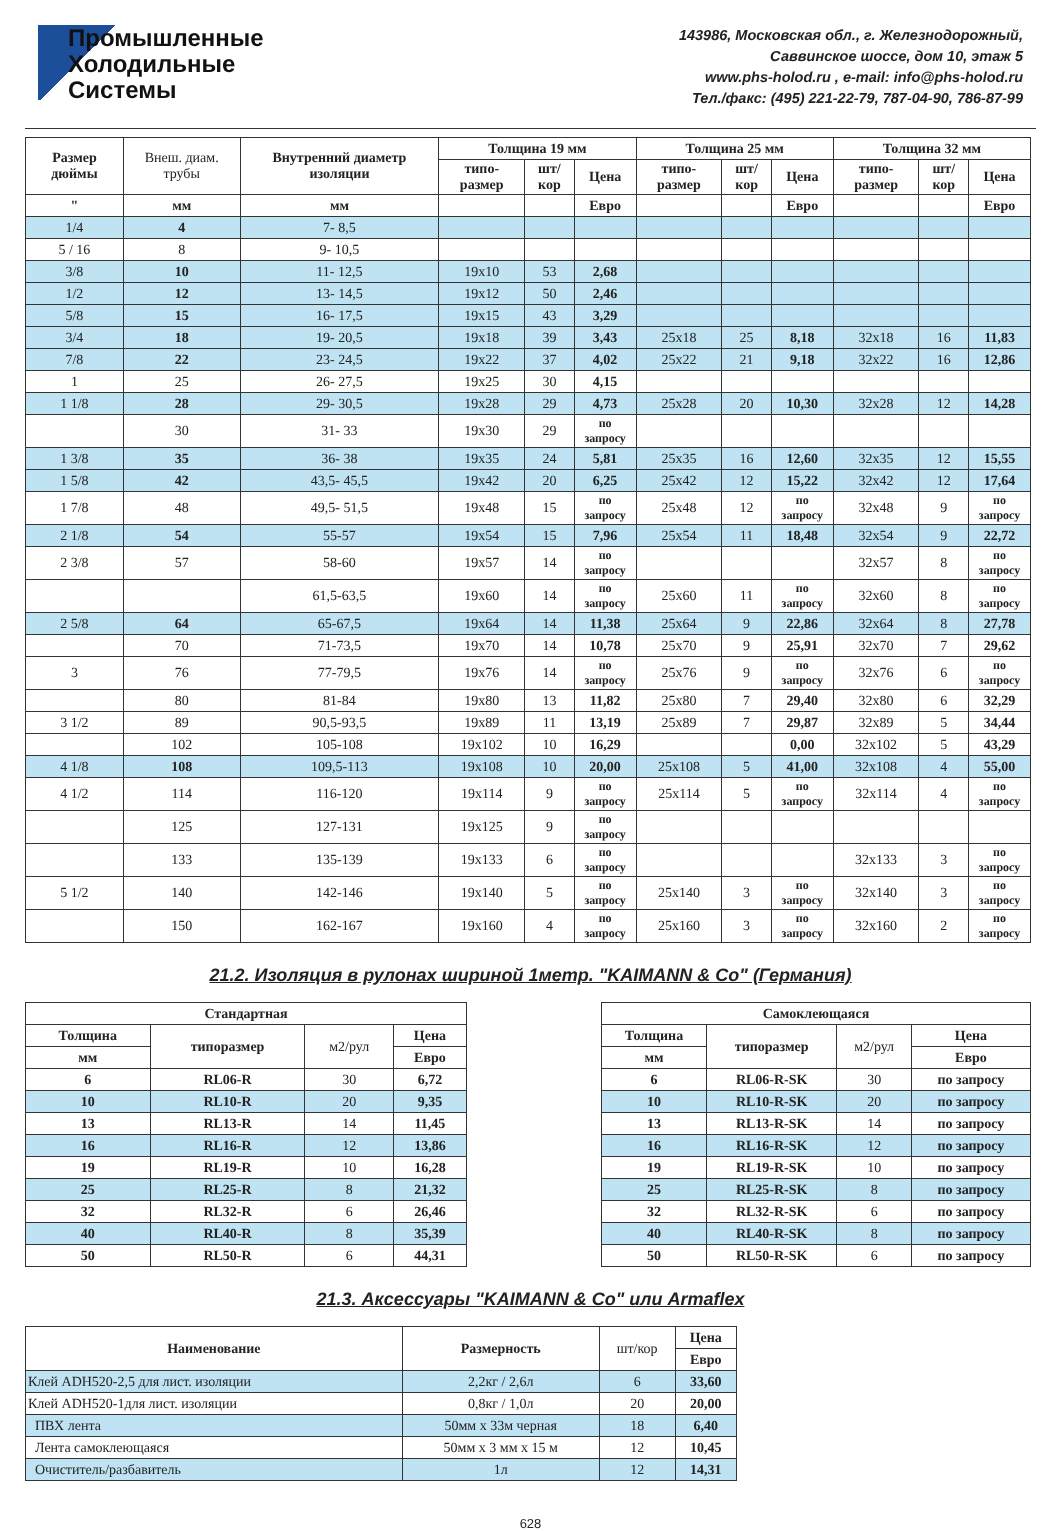Промышленные
Холодильные
Системы
143986, Московская обл., г. Железнодорожный,
Саввинское шоссе, дом 10, этаж 5
www.phs-holod.ru , e-mail: info@phs-holod.ru
Тел./факс: (495) 221-22-79, 787-04-90, 786-87-99
| Размер дюймы | Внеш. диам. трубы | Внутренний диаметр изоляции | Толщина 19 мм | | | Толщина 25 мм | | | Толщина 32 мм | | |
| | | | типо- размер | шт/кор | Цена | типо- размер | шт/кор | Цена | типо- размер | шт/кор | Цена |
| " | мм | мм | | | Евро | | | Евро | | | Евро |
| 1/4 | 4 | 7- 8,5 | | | | | | | | | |
| 5 / 16 | 8 | 9- 10,5 | | | | | | | | | |
| 3/8 | 10 | 11- 12,5 | 19x10 | 53 | 2,68 | | | | | | |
| 1/2 | 12 | 13- 14,5 | 19x12 | 50 | 2,46 | | | | | | |
| 5/8 | 15 | 16- 17,5 | 19x15 | 43 | 3,29 | | | | | | |
| 3/4 | 18 | 19- 20,5 | 19x18 | 39 | 3,43 | 25x18 | 25 | 8,18 | 32x18 | 16 | 11,83 |
| 7/8 | 22 | 23- 24,5 | 19x22 | 37 | 4,02 | 25x22 | 21 | 9,18 | 32x22 | 16 | 12,86 |
| 1 | 25 | 26- 27,5 | 19x25 | 30 | 4,15 | | | | | | |
| 1 1/8 | 28 | 29- 30,5 | 19x28 | 29 | 4,73 | 25x28 | 20 | 10,30 | 32x28 | 12 | 14,28 |
| | 30 | 31- 33 | 19x30 | 29 | по запросу | | | | | | |
| 1 3/8 | 35 | 36- 38 | 19x35 | 24 | 5,81 | 25x35 | 16 | 12,60 | 32x35 | 12 | 15,55 |
| 1 5/8 | 42 | 43,5- 45,5 | 19x42 | 20 | 6,25 | 25x42 | 12 | 15,22 | 32x42 | 12 | 17,64 |
| 1 7/8 | 48 | 49,5- 51,5 | 19x48 | 15 | по запросу | 25x48 | 12 | по запросу | 32x48 | 9 | по запросу |
| 2 1/8 | 54 | 55-57 | 19x54 | 15 | 7,96 | 25x54 | 11 | 18,48 | 32x54 | 9 | 22,72 |
| 2 3/8 | 57 | 58-60 | 19x57 | 14 | по запросу | | | | 32x57 | 8 | по запросу |
| | | 61,5-63,5 | 19x60 | 14 | по запросу | 25x60 | 11 | по запросу | 32x60 | 8 | по запросу |
| 2 5/8 | 64 | 65-67,5 | 19x64 | 14 | 11,38 | 25x64 | 9 | 22,86 | 32x64 | 8 | 27,78 |
| | 70 | 71-73,5 | 19x70 | 14 | 10,78 | 25x70 | 9 | 25,91 | 32x70 | 7 | 29,62 |
| 3 | 76 | 77-79,5 | 19x76 | 14 | по запросу | 25x76 | 9 | по запросу | 32x76 | 6 | по запросу |
| | 80 | 81-84 | 19x80 | 13 | 11,82 | 25x80 | 7 | 29,40 | 32x80 | 6 | 32,29 |
| 3 1/2 | 89 | 90,5-93,5 | 19x89 | 11 | 13,19 | 25x89 | 7 | 29,87 | 32x89 | 5 | 34,44 |
| | 102 | 105-108 | 19x102 | 10 | 16,29 | | | 0,00 | 32x102 | 5 | 43,29 |
| 4 1/8 | 108 | 109,5-113 | 19x108 | 10 | 20,00 | 25x108 | 5 | 41,00 | 32x108 | 4 | 55,00 |
| 4 1/2 | 114 | 116-120 | 19x114 | 9 | по запросу | 25x114 | 5 | по запросу | 32x114 | 4 | по запросу |
| | 125 | 127-131 | 19x125 | 9 | по запросу | | | | | | |
| | 133 | 135-139 | 19x133 | 6 | по запросу | | | | 32x133 | 3 | по запросу |
| 5 1/2 | 140 | 142-146 | 19x140 | 5 | по запросу | 25x140 | 3 | по запросу | 32x140 | 3 | по запросу |
| | 150 | 162-167 | 19x160 | 4 | по запросу | 25x160 | 3 | по запросу | 32x160 | 2 | по запросу |
21.2. Изоляция в рулонах шириной 1метр. "KAIMANN & Co" (Германия)
| Стандартная | | | |
| --- | --- | --- | --- |
| Толщина | типоразмер | м2/рул | Цена |
| мм | | | Евро |
| 6 | RL06-R | 30 | 6,72 |
| 10 | RL10-R | 20 | 9,35 |
| 13 | RL13-R | 14 | 11,45 |
| 16 | RL16-R | 12 | 13,86 |
| 19 | RL19-R | 10 | 16,28 |
| 25 | RL25-R | 8 | 21,32 |
| 32 | RL32-R | 6 | 26,46 |
| 40 | RL40-R | 8 | 35,39 |
| 50 | RL50-R | 6 | 44,31 |
| Самоклеющаяся | | | |
| --- | --- | --- | --- |
| Толщина | типоразмер | м2/рул | Цена |
| мм | | | Евро |
| 6 | RL06-R-SK | 30 | по запросу |
| 10 | RL10-R-SK | 20 | по запросу |
| 13 | RL13-R-SK | 14 | по запросу |
| 16 | RL16-R-SK | 12 | по запросу |
| 19 | RL19-R-SK | 10 | по запросу |
| 25 | RL25-R-SK | 8 | по запросу |
| 32 | RL32-R-SK | 6 | по запросу |
| 40 | RL40-R-SK | 8 | по запросу |
| 50 | RL50-R-SK | 6 | по запросу |
21.3. Аксессуары "KAIMANN & Co" или Armaflex
| Наименование | Размерность | шт/кор | Цена |
| | | | Евро |
| Клей ADH520-2,5 для лист. изоляции | 2,2кг / 2,6л | 6 | 33,60 |
| Клей ADH520-1для лист. изоляции | 0,8кг / 1,0л | 20 | 20,00 |
| ПВХ лента | 50мм х 33м черная | 18 | 6,40 |
| Лента самоклеющаяся | 50мм х 3 мм х 15 м | 12 | 10,45 |
| Очиститель/разбавитель | 1л | 12 | 14,31 |
628